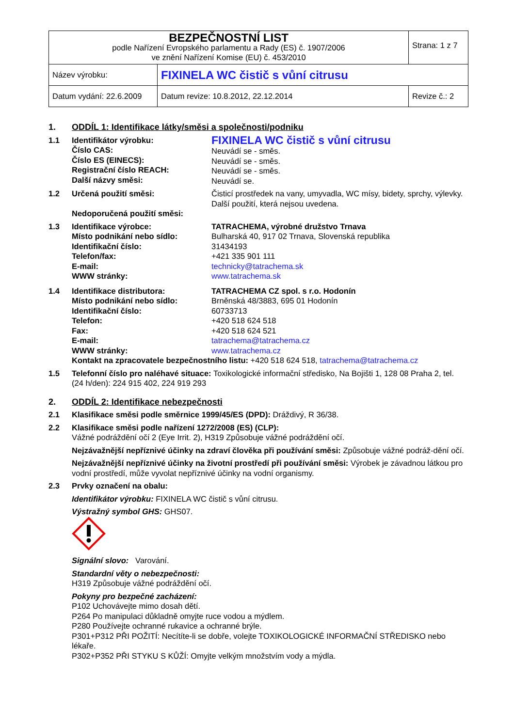| BEZPEČNOSTNÍ LIST podle Nařízení Evropského parlamentu a Rady (ES) č. 1907/2006 ve znění Nařízení Komise (EU) č. 453/2010 | | Strana: 1 z 7 |
| Název výrobku: | FIXINELA WC čistič s vůní citrusu | |
| Datum vydání: 22.6.2009 | Datum revize: 10.8.2012, 22.12.2014 | Revize č.: 2 |
1. ODDÍL 1: Identifikace látky/směsi a společnosti/podniku
1.1 Identifikátor výrobku:
Číslo CAS:
Číslo ES (EINECS):
Registrační číslo REACH:
Další názvy směsi:
FIXINELA WC čistič s vůní citrusu
Neuvádí se - směs.
Neuvádí se - směs.
Neuvádí se - směs.
Neuvádí se.
1.2 Určená použití směsi:
Nedoporučená použití směsi:
Čisticí prostředek na vany, umyvadla, WC mísy, bidety, sprchy, výlevky.
Další použití, která nejsou uvedena.
1.3 Identifikace výrobce:
Místo podnikání nebo sídlo:
Identifikační číslo:
Telefon/fax:
E-mail:
WWW stránky:
TATRACHEMA, výrobné družstvo Trnava
Bulharská 40, 917 02 Trnava, Slovenská republika
31434193
+421 335 901 111
technicky@tatrachema.sk
www.tatrachema.sk
1.4 Identifikace distributora:
Místo podnikání nebo sídlo:
Identifikační číslo:
Telefon:
Fax:
E-mail:
WWW stránky:
TATRACHEMA CZ spol. s r.o. Hodonín
Brněnská 48/3883, 695 01 Hodonín
60733713
+420 518 624 518
+420 518 624 521
tatrachema@tatrachema.cz
www.tatrachema.cz
Kontakt na zpracovatele bezpečnostního listu: +420 518 624 518, tatrachema@tatrachema.cz
1.5 Telefonní číslo pro naléhavé situace: Toxikologické informační středisko, Na Bojišti 1, 128 08 Praha 2, tel. (24 h/den): 224 915 402, 224 919 293
2. ODDÍL 2: Identifikace nebezpečnosti
2.1 Klasifikace směsi podle směrnice 1999/45/ES (DPD): Dráždivý, R 36/38.
2.2 Klasifikace směsi podle nařízení 1272/2008 (ES) (CLP):
Vážné podráždění očí 2 (Eye Irrit. 2), H319 Způsobuje vážné podráždění očí.
Nejzávažnější nepříznivé účinky na zdraví člověka při používání směsi: Způsobuje vážné podráž-dění očí.
Nejzávažnější nepříznivé účinky na životní prostředí při používání směsi: Výrobek je závadnou látkou pro vodní prostředí, může vyvolat nepříznivé účinky na vodní organismy.
2.3 Prvky označení na obalu:
Identifikátor výrobku: FIXINELA WC čistič s vůní citrusu.
Výstražný symbol GHS: GHS07.
Signální slovo: Varování.
Standardní věty o nebezpečnosti:
H319 Způsobuje vážné podráždění očí.
Pokyny pro bezpečné zacházení:
P102 Uchovávejte mimo dosah dětí.
P264 Po manipulaci důkladně omyjte ruce vodou a mýdlem.
P280 Používejte ochranné rukavice a ochranné brýle.
P301+P312 PŘI POŽITÍ: Necítíte-li se dobře, volejte TOXIKOLOGICKÉ INFORMAČNÍ STŘEDISKO nebo lékaře.
P302+P352 PŘI STYKU S KŮŽÍ: Omyjte velkým množstvím vody a mýdla.